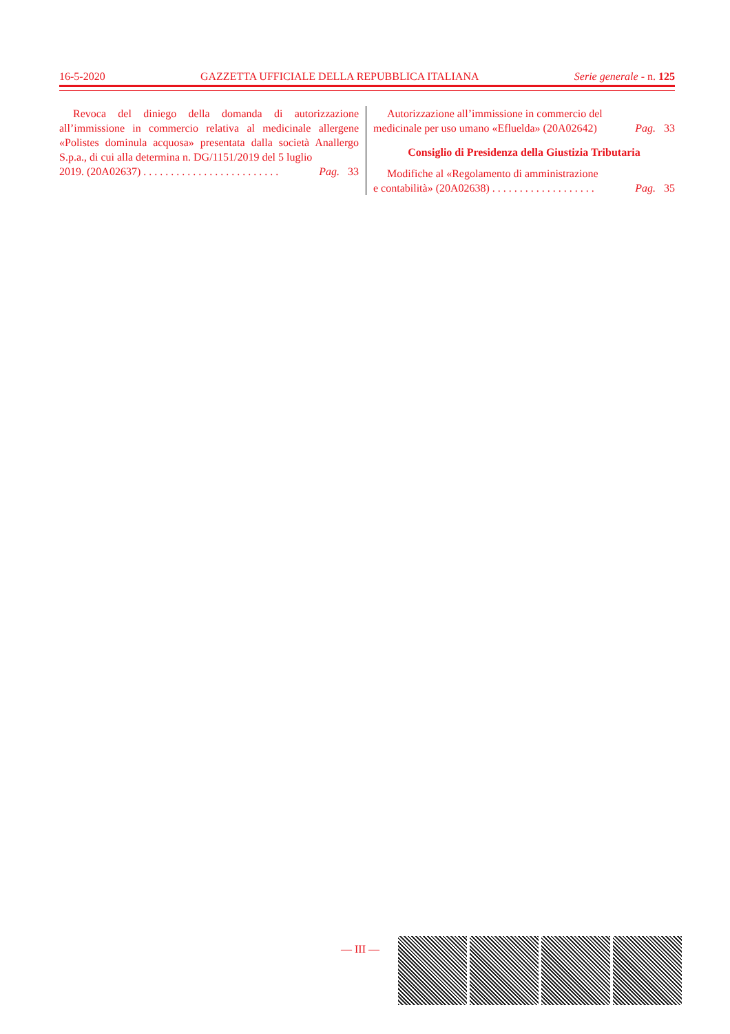16-5-2020 GAZZETTA UFFICIALE DELLA REPUBBLICA ITALIANA Serie generale - n. 125
Revoca del diniego della domanda di autorizzazione all’immissione in commercio relativa al medicinale allergene «Polistes dominula acquosa» presentata dalla società Anallergo S.p.a., di cui alla determina n. DG/1151/2019 del 5 luglio
2019. (20A02637) . . . . . . . . . . . . . . . . . . . . . . . . . Pag. 33
Autorizzazione all’immissione in commercio del
medicinale per uso umano «Efluelda» (20A02642) Pag. 33
Consiglio di Presidenza della Giustizia Tributaria
Modifiche al «Regolamento di amministrazione
e contabilità» (20A02638) . . . . . . . . . . . . . . . . . . . Pag. 35
— III —